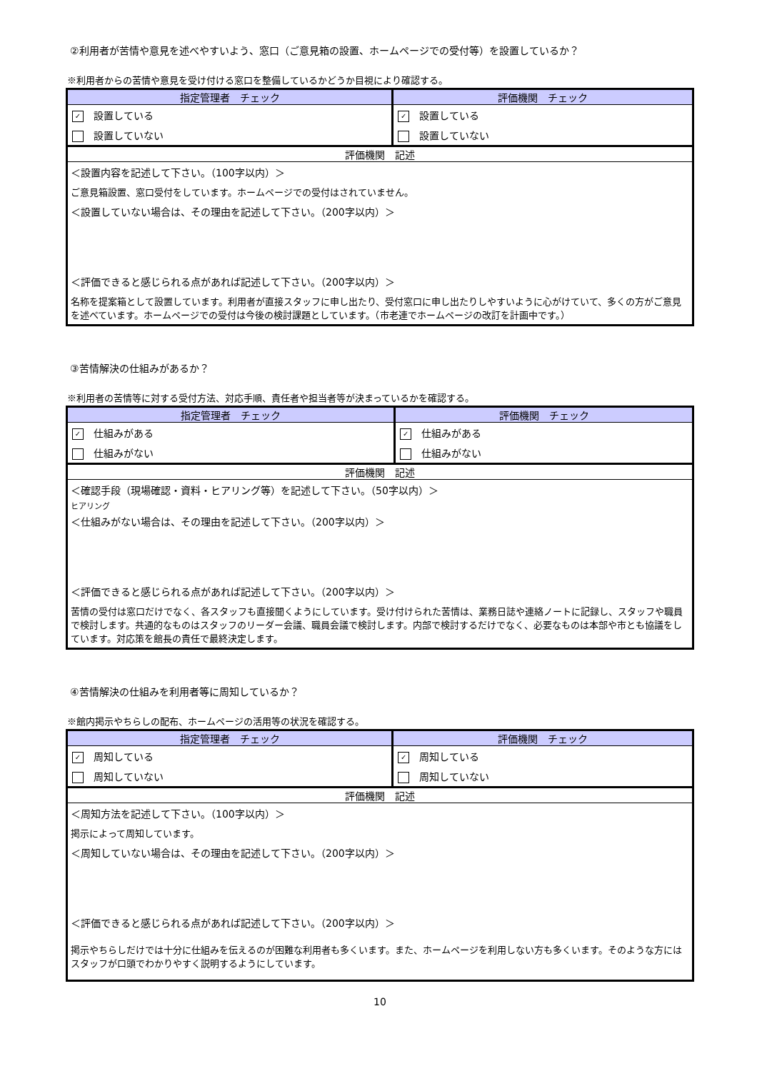②利用者が苦情や意見を述べやすいよう、窓口（ご意見箱の設置、ホームページでの受付等）を設置しているか？
※利用者からの苦情や意見を受け付ける窓口を整備しているかどうか目視により確認する。
| 指定管理者 チェック | 評価機関 チェック |
| --- | --- |
| ✓ 設置している | ✓ 設置している |
| 設置していない | 設置していない |
評価機関　記述
＜設置内容を記述して下さい。（100字以内）＞
ご意見箱設置、窓口受付をしています。ホームページでの受付はされていません。
＜設置していない場合は、その理由を記述して下さい。（200字以内）＞
＜評価できると感じられる点があれば記述して下さい。（200字以内）＞
名称を提案箱として設置しています。利用者が直接スタッフに申し出たり、受付窓口に申し出たりしやすいように心がけていて、多くの方がご意見を述べています。ホームページでの受付は今後の検討課題としています。（市老連でホームページの改訂を計画中です。）
③苦情解決の仕組みがあるか？
※利用者の苦情等に対する受付方法、対応手順、責任者や担当者等が決まっているかを確認する。
| 指定管理者 チェック | 評価機関 チェック |
| --- | --- |
| ✓ 仕組みがある | ✓ 仕組みがある |
| 仕組みがない | 仕組みがない |
評価機関　記述
＜確認手段（現場確認・資料・ヒアリング等）を記述して下さい。（50字以内）＞
ヒアリング
＜仕組みがない場合は、その理由を記述して下さい。（200字以内）＞
＜評価できると感じられる点があれば記述して下さい。（200字以内）＞
苦情の受付は窓口だけでなく、各スタッフも直接聞くようにしています。受け付けられた苦情は、業務日誌や連絡ノートに記録し、スタッフや職員で検討します。共通的なものはスタッフのリーダー会議、職員会議で検討します。内部で検討するだけでなく、必要なものは本部や市とも協議をしています。対応策を館長の責任で最終決定します。
④苦情解決の仕組みを利用者等に周知しているか？
※館内掲示やちらしの配布、ホームページの活用等の状況を確認する。
| 指定管理者 チェック | 評価機関 チェック |
| --- | --- |
| ✓ 周知している | ✓ 周知している |
| 周知していない | 周知していない |
評価機関　記述
＜周知方法を記述して下さい。（100字以内）＞
掲示によって周知しています。
＜周知していない場合は、その理由を記述して下さい。（200字以内）＞
＜評価できると感じられる点があれば記述して下さい。（200字以内）＞
掲示やちらしだけでは十分に仕組みを伝えるのが困難な利用者も多くいます。また、ホームページを利用しない方も多くいます。そのような方にはスタッフが口頭でわかりやすく説明するようにしています。
10